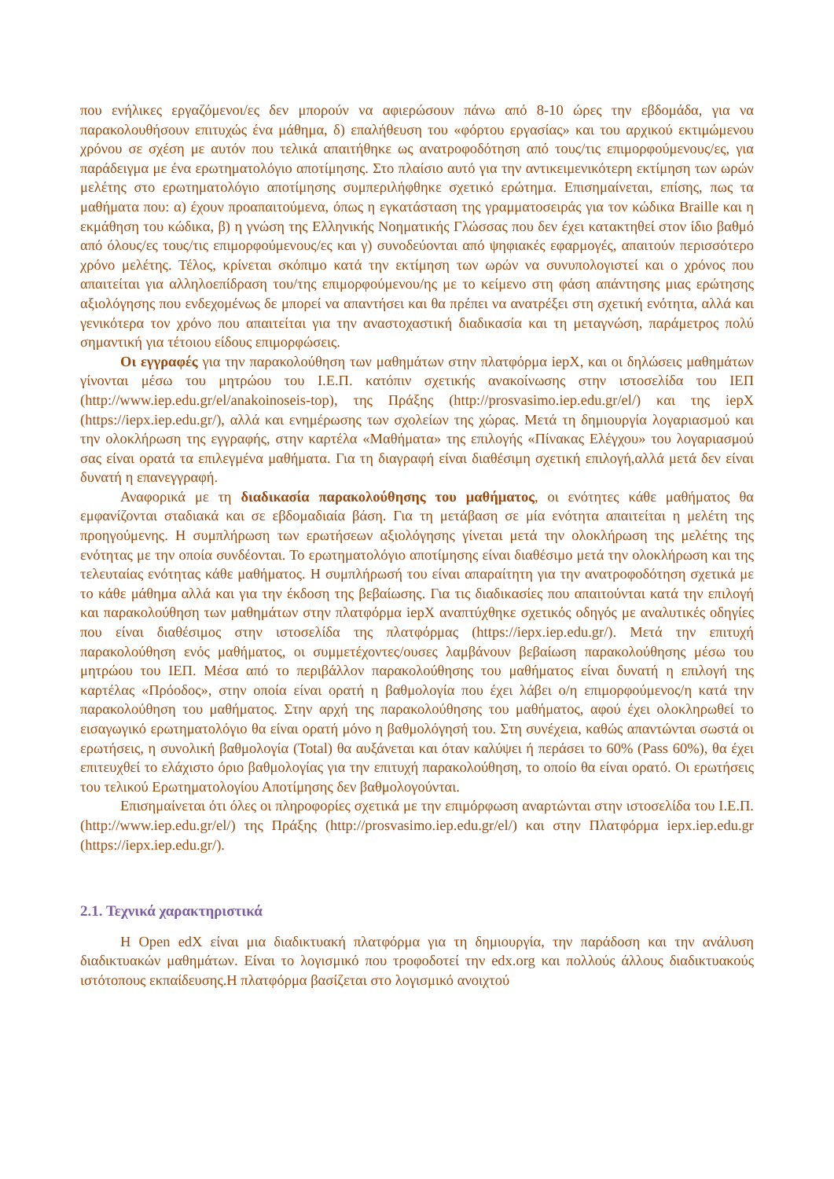που ενήλικες εργαζόμενοι/ες δεν μπορούν να αφιερώσουν πάνω από 8-10 ώρες την εβδομάδα, για να παρακολουθήσουν επιτυχώς ένα μάθημα, δ) επαλήθευση του «φόρτου εργασίας» και του αρχικού εκτιμώμενου χρόνου σε σχέση με αυτόν που τελικά απαιτήθηκε ως ανατροφοδότηση από τους/τις επιμορφούμενους/ες, για παράδειγμα με ένα ερωτηματολόγιο αποτίμησης. Στο πλαίσιο αυτό για την αντικειμενικότερη εκτίμηση των ωρών μελέτης στο ερωτηματολόγιο αποτίμησης συμπεριλήφθηκε σχετικό ερώτημα. Επισημαίνεται, επίσης, πως τα μαθήματα που: α) έχουν προαπαιτούμενα, όπως η εγκατάσταση της γραμματοσειράς για τον κώδικα Braille και η εκμάθηση του κώδικα, β) η γνώση της Ελληνικής Νοηματικής Γλώσσας που δεν έχει κατακτηθεί στον ίδιο βαθμό από όλους/ες τους/τις επιμορφούμενους/ες και γ) συνοδεύονται από ψηφιακές εφαρμογές, απαιτούν περισσότερο χρόνο μελέτης. Τέλος, κρίνεται σκόπιμο κατά την εκτίμηση των ωρών να συνυπολογιστεί και ο χρόνος που απαιτείται για αλληλοεπίδραση του/της επιμορφούμενου/ης με το κείμενο στη φάση απάντησης μιας ερώτησης αξιολόγησης που ενδεχομένως δε μπορεί να απαντήσει και θα πρέπει να ανατρέξει στη σχετική ενότητα, αλλά και γενικότερα τον χρόνο που απαιτείται για την αναστοχαστική διαδικασία και τη μεταγνώση, παράμετρος πολύ σημαντική για τέτοιου είδους επιμορφώσεις.
Οι εγγραφές για την παρακολούθηση των μαθημάτων στην πλατφόρμα iepX, και οι δηλώσεις μαθημάτων γίνονται μέσω του μητρώου του Ι.Ε.Π. κατόπιν σχετικής ανακοίνωσης στην ιστοσελίδα του ΙΕΠ (http://www.iep.edu.gr/el/anakoinoseis-top), της Πράξης (http://prosvasimo.iep.edu.gr/el/) και της iepX (https://iepx.iep.edu.gr/), αλλά και ενημέρωσης των σχολείων της χώρας. Μετά τη δημιουργία λογαριασμού και την ολοκλήρωση της εγγραφής, στην καρτέλα «Μαθήματα» της επιλογής «Πίνακας Ελέγχου» του λογαριασμού σας είναι ορατά τα επιλεγμένα μαθήματα. Για τη διαγραφή είναι διαθέσιμη σχετική επιλογή,αλλά μετά δεν είναι δυνατή η επανεγγραφή.
Αναφορικά με τη διαδικασία παρακολούθησης του μαθήματος, οι ενότητες κάθε μαθήματος θα εμφανίζονται σταδιακά και σε εβδομαδιαία βάση. Για τη μετάβαση σε μία ενότητα απαιτείται η μελέτη της προηγούμενης. Η συμπλήρωση των ερωτήσεων αξιολόγησης γίνεται μετά την ολοκλήρωση της μελέτης της ενότητας με την οποία συνδέονται. Το ερωτηματολόγιο αποτίμησης είναι διαθέσιμο μετά την ολοκλήρωση και της τελευταίας ενότητας κάθε μαθήματος. Η συμπλήρωσή του είναι απαραίτητη για την ανατροφοδότηση σχετικά με το κάθε μάθημα αλλά και για την έκδοση της βεβαίωσης. Για τις διαδικασίες που απαιτούνται κατά την επιλογή και παρακολούθηση των μαθημάτων στην πλατφόρμα iepX αναπτύχθηκε σχετικός οδηγός με αναλυτικές οδηγίες που είναι διαθέσιμος στην ιστοσελίδα της πλατφόρμας (https://iepx.iep.edu.gr/). Μετά την επιτυχή παρακολούθηση ενός μαθήματος, οι συμμετέχοντες/ουσες λαμβάνουν βεβαίωση παρακολούθησης μέσω του μητρώου του ΙΕΠ. Μέσα από το περιβάλλον παρακολούθησης του μαθήματος είναι δυνατή η επιλογή της καρτέλας «Πρόοδος», στην οποία είναι ορατή η βαθμολογία που έχει λάβει ο/η επιμορφούμενος/η κατά την παρακολούθηση του μαθήματος. Στην αρχή της παρακολούθησης του μαθήματος, αφού έχει ολοκληρωθεί το εισαγωγικό ερωτηματολόγιο θα είναι ορατή μόνο η βαθμολόγησή του. Στη συνέχεια, καθώς απαντώνται σωστά οι ερωτήσεις, η συνολική βαθμολογία (Total) θα αυξάνεται και όταν καλύψει ή περάσει το 60% (Pass 60%), θα έχει επιτευχθεί το ελάχιστο όριο βαθμολογίας για την επιτυχή παρακολούθηση, το οποίο θα είναι ορατό. Οι ερωτήσεις του τελικού Ερωτηματολογίου Αποτίμησης δεν βαθμολογούνται.
Επισημαίνεται ότι όλες οι πληροφορίες σχετικά με την επιμόρφωση αναρτώνται στην ιστοσελίδα του Ι.Ε.Π. (http://www.iep.edu.gr/el/) της Πράξης (http://prosvasimo.iep.edu.gr/el/) και στην Πλατφόρμα iepx.iep.edu.gr (https://iepx.iep.edu.gr/).
2.1. Τεχνικά χαρακτηριστικά
Η Open edX είναι μια διαδικτυακή πλατφόρμα για τη δημιουργία, την παράδοση και την ανάλυση διαδικτυακών μαθημάτων. Είναι το λογισμικό που τροφοδοτεί την edx.org και πολλούς άλλους διαδικτυακούς ιστότοπους εκπαίδευσης.Η πλατφόρμα βασίζεται στο λογισμικό ανοιχτού